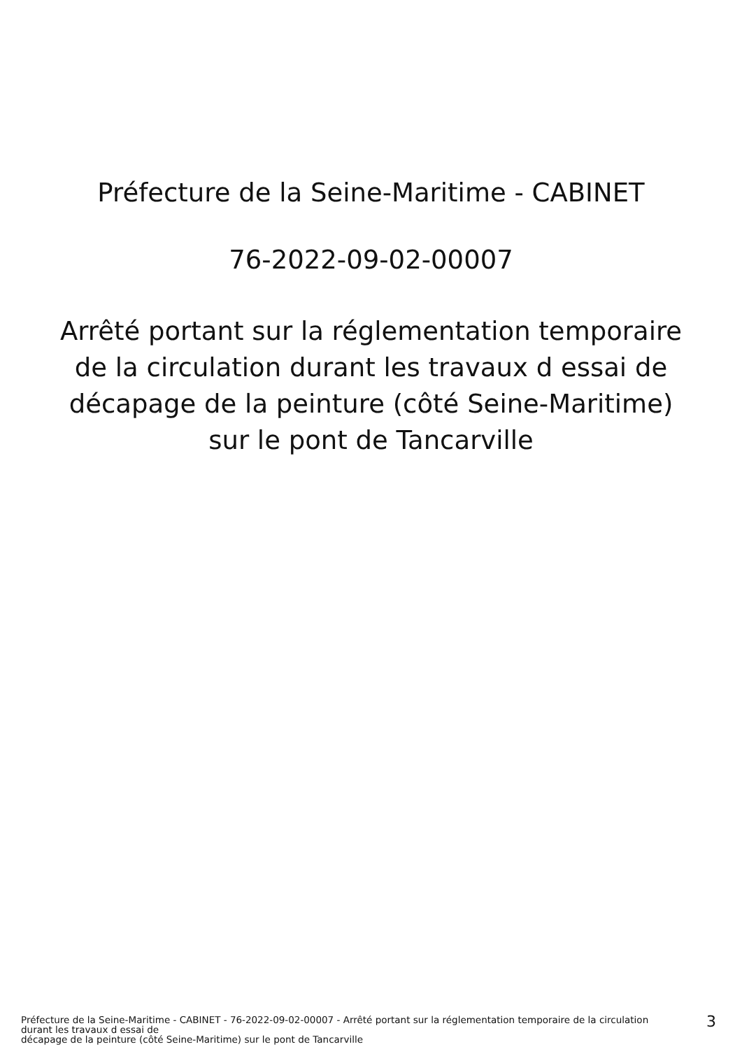Préfecture de la Seine-Maritime - CABINET
76-2022-09-02-00007
Arrêté portant sur la réglementation temporaire
de la circulation durant les travaux d essai de
décapage de la peinture (côté Seine-Maritime)
sur le pont de Tancarville
Préfecture de la Seine-Maritime - CABINET - 76-2022-09-02-00007 - Arrêté portant sur la réglementation temporaire de la circulation durant les travaux d essai de
décapage de la peinture (côté Seine-Maritime) sur le pont de Tancarville
3